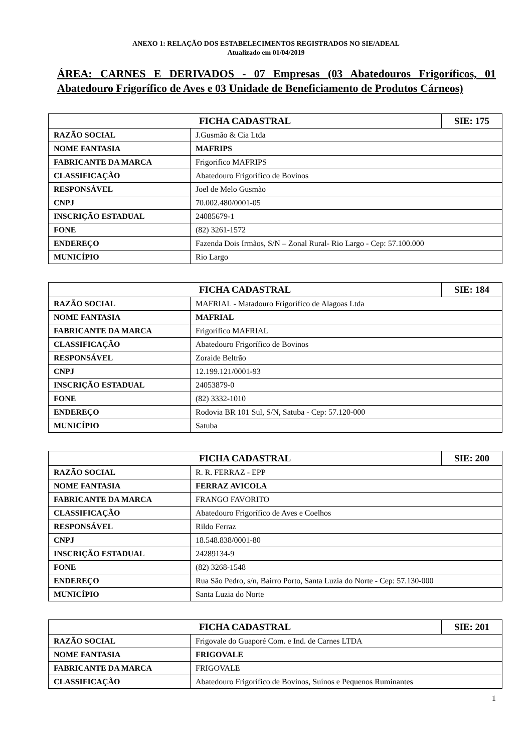ANEXO 1: RELAÇÃO DOS ESTABELECIMENTOS REGISTRADOS NO SIE/ADEAL
Atualizado em 01/04/2019
ÁREA: CARNES E DERIVADOS - 07 Empresas (03 Abatedouros Frigoríficos, 01 Abatedouro Frigorífico de Aves e 03 Unidade de Beneficiamento de Produtos Cárneos)
| FICHA CADASTRAL | | SIE: 175 |
| RAZÃO SOCIAL | J.Gusmão & Cia Ltda | |
| NOME FANTASIA | MAFRIPS | |
| FABRICANTE DA MARCA | Frigorifico MAFRIPS | |
| CLASSIFICAÇÃO | Abatedouro Frigorifico de Bovinos | |
| RESPONSÁVEL | Joel de Melo Gusmão | |
| CNPJ | 70.002.480/0001-05 | |
| INSCRIÇÃO ESTADUAL | 24085679-1 | |
| FONE | (82) 3261-1572 | |
| ENDEREÇO | Fazenda Dois Irmãos, S/N – Zonal Rural- Rio Largo - Cep: 57.100.000 | |
| MUNICÍPIO | Rio Largo | |
| FICHA CADASTRAL | | SIE: 184 |
| RAZÃO SOCIAL | MAFRIAL - Matadouro Frigorífico de Alagoas Ltda | |
| NOME FANTASIA | MAFRIAL | |
| FABRICANTE DA MARCA | Frigorífico MAFRIAL | |
| CLASSIFICAÇÃO | Abatedouro Frigorífico de Bovinos | |
| RESPONSÁVEL | Zoraide Beltrão | |
| CNPJ | 12.199.121/0001-93 | |
| INSCRIÇÃO ESTADUAL | 24053879-0 | |
| FONE | (82) 3332-1010 | |
| ENDEREÇO | Rodovia BR 101 Sul, S/N, Satuba - Cep: 57.120-000 | |
| MUNICÍPIO | Satuba | |
| FICHA CADASTRAL | | SIE: 200 |
| RAZÃO SOCIAL | R. R. FERRAZ - EPP | |
| NOME FANTASIA | FERRAZ AVICOLA | |
| FABRICANTE DA MARCA | FRANGO FAVORITO | |
| CLASSIFICAÇÃO | Abatedouro Frigorífico de Aves e Coelhos | |
| RESPONSÁVEL | Rildo Ferraz | |
| CNPJ | 18.548.838/0001-80 | |
| INSCRIÇÃO ESTADUAL | 24289134-9 | |
| FONE | (82) 3268-1548 | |
| ENDEREÇO | Rua São Pedro, s/n, Bairro Porto, Santa Luzia do Norte - Cep: 57.130-000 | |
| MUNICÍPIO | Santa Luzia do Norte | |
| FICHA CADASTRAL | | SIE: 201 |
| RAZÃO SOCIAL | Frigovale do Guaporé Com. e Ind. de Carnes LTDA | |
| NOME FANTASIA | FRIGOVALE | |
| FABRICANTE DA MARCA | FRIGOVALE | |
| CLASSIFICAÇÃO | Abatedouro Frigorífico de Bovinos, Suínos e Pequenos Ruminantes | |
1